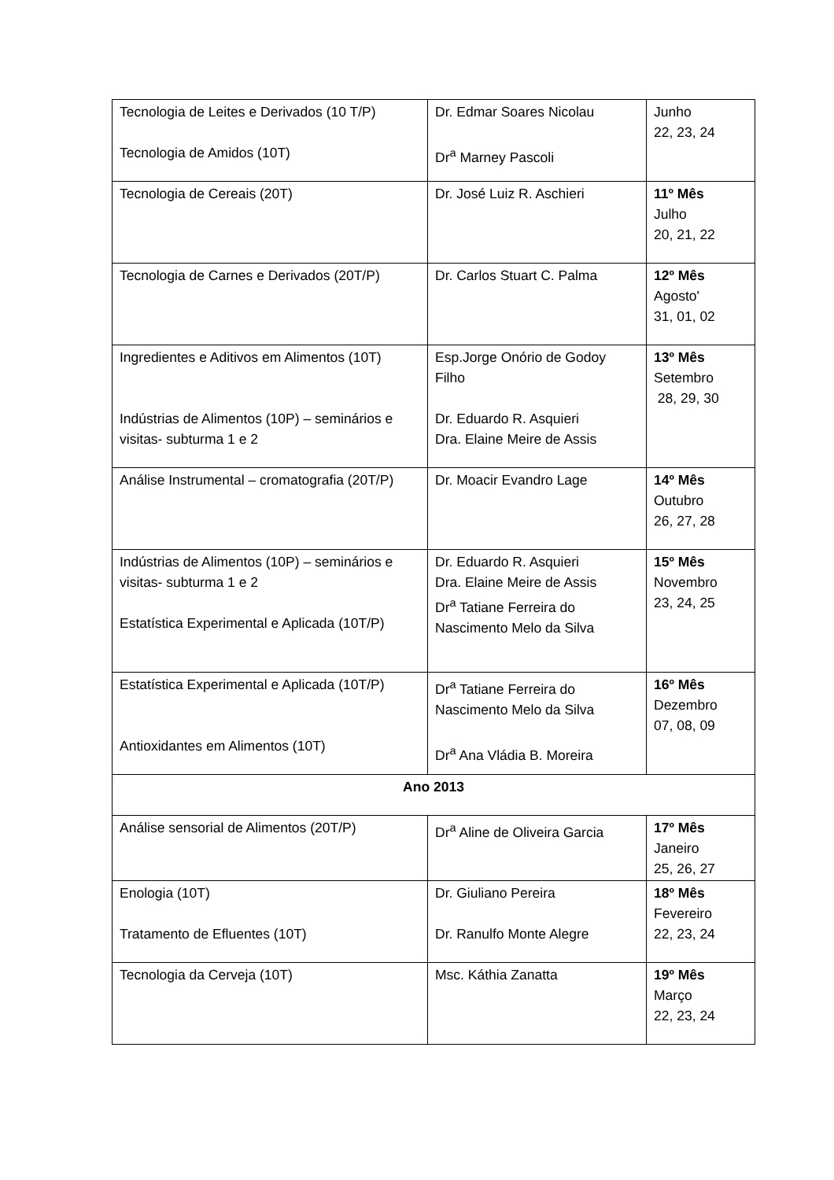| Tecnologia de Leites e Derivados (10 T/P) Tecnologia de Amidos (10T) | Dr. Edmar Soares Nicolau Dr<sup>a</sup> Marney Pascoli | Junho 22, 23, 24 |
| Tecnologia de Cereais (20T) | Dr. José Luiz R. Aschieri | 11º Mês Julho 20, 21, 22 |
| Tecnologia de Carnes e Derivados (20T/P) | Dr. Carlos Stuart C. Palma | 12º Mês Agosto' 31, 01, 02 |
| Ingredientes e Aditivos em Alimentos (10T) Indústrias de Alimentos (10P) – seminários e visitas- subturma 1 e 2 | Esp.Jorge Onório de Godoy Filho Dr. Eduardo R. Asquieri Dra. Elaine Meire de Assis | 13º Mês Setembro 28, 29, 30 |
| Análise Instrumental – cromatografia (20T/P) | Dr. Moacir Evandro Lage | 14º Mês Outubro 26, 27, 28 |
| Indústrias de Alimentos (10P) – seminários e visitas- subturma 1 e 2 Estatística Experimental e Aplicada (10T/P) | Dr. Eduardo R. Asquieri Dra. Elaine Meire de Assis Dr<sup>a</sup> Tatiane Ferreira do Nascimento Melo da Silva | 15º Mês Novembro 23, 24, 25 |
| Estatística Experimental e Aplicada (10T/P) Antioxidantes em Alimentos (10T) | Dr<sup>a</sup> Tatiane Ferreira do Nascimento Melo da Silva Dr<sup>a</sup> Ana Vládia B. Moreira | 16º Mês Dezembro 07, 08, 09 |
| Ano 2013 | | |
| Análise sensorial de Alimentos (20T/P) | Dr<sup>a</sup> Aline de Oliveira Garcia | 17º Mês Janeiro 25, 26, 27 |
| Enologia (10T) Tratamento de Efluentes (10T) | Dr. Giuliano Pereira Dr. Ranulfo Monte Alegre | 18º Mês Fevereiro 22, 23, 24 |
| Tecnologia da Cerveja (10T) | Msc. Káthia Zanatta | 19º Mês Março 22, 23, 24 |